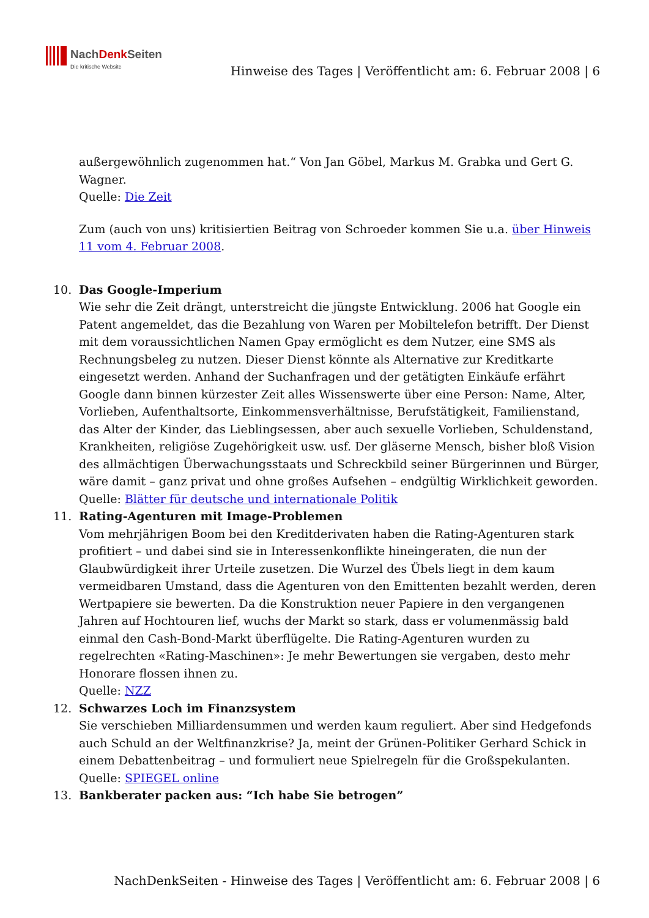NachDenk Seiten
Die kritische Website
Hinweise des Tages | Veröffentlicht am: 6. Februar 2008 | 6
außergewöhnlich zugenommen hat.“ Von Jan Göbel, Markus M. Grabka und Gert G. Wagner.
Quelle: Die Zeit
Zum (auch von uns) kritisiertien Beitrag von Schroeder kommen Sie u.a. über Hinweis 11 vom 4. Februar 2008.
10. Das Google-Imperium
Wie sehr die Zeit drängt, unterstreicht die jüngste Entwicklung. 2006 hat Google ein Patent angemeldet, das die Bezahlung von Waren per Mobiltelefon betrifft. Der Dienst mit dem voraussichtlichen Namen Gpay ermöglicht es dem Nutzer, eine SMS als Rechnungsbeleg zu nutzen. Dieser Dienst könnte als Alternative zur Kreditkarte eingesetzt werden. Anhand der Suchanfragen und der getätigten Einkäufe erfährt Google dann binnen kürzester Zeit alles Wissenswerte über eine Person: Name, Alter, Vorlieben, Aufenthaltsorte, Einkommensverhältnisse, Berufstätigkeit, Familienstand, das Alter der Kinder, das Lieblingsessen, aber auch sexuelle Vorlieben, Schuldenstand, Krankheiten, religiöse Zugehörigkeit usw. usf. Der gläserne Mensch, bisher bloß Vision des allmächtigen Überwachungsstaats und Schreckbild seiner Bürgerinnen und Bürger, wäre damit – ganz privat und ohne großes Aufsehen – endgültig Wirklichkeit geworden.
Quelle: Blätter für deutsche und internationale Politik
11. Rating-Agenturen mit Image-Problemen
Vom mehrjährigen Boom bei den Kreditderivaten haben die Rating-Agenturen stark profitiert – und dabei sind sie in Interessenkonflikte hineingeraten, die nun der Glaubwürdigkeit ihrer Urteile zusetzen. Die Wurzel des Übels liegt in dem kaum vermeidbaren Umstand, dass die Agenturen von den Emittenten bezahlt werden, deren Wertpapiere sie bewerten. Da die Konstruktion neuer Papiere in den vergangenen Jahren auf Hochtouren lief, wuchs der Markt so stark, dass er volumenmässig bald einmal den Cash-Bond-Markt überflügelte. Die Rating-Agenturen wurden zu regelrechten «Rating-Maschinen»: Je mehr Bewertungen sie vergaben, desto mehr Honorare flossen ihnen zu.
Quelle: NZZ
12. Schwarzes Loch im Finanzsystem
Sie verschieben Milliardensummen und werden kaum reguliert. Aber sind Hedgefonds auch Schuld an der Weltfinanzkrise? Ja, meint der Grünen-Politiker Gerhard Schick in einem Debattenbeitrag – und formuliert neue Spielregeln für die Großspekulanten.
Quelle: SPIEGEL online
13. Bankberater packen aus: “Ich habe Sie betrogen”
NachDenkSeiten - Hinweise des Tages | Veröffentlicht am: 6. Februar 2008 | 6